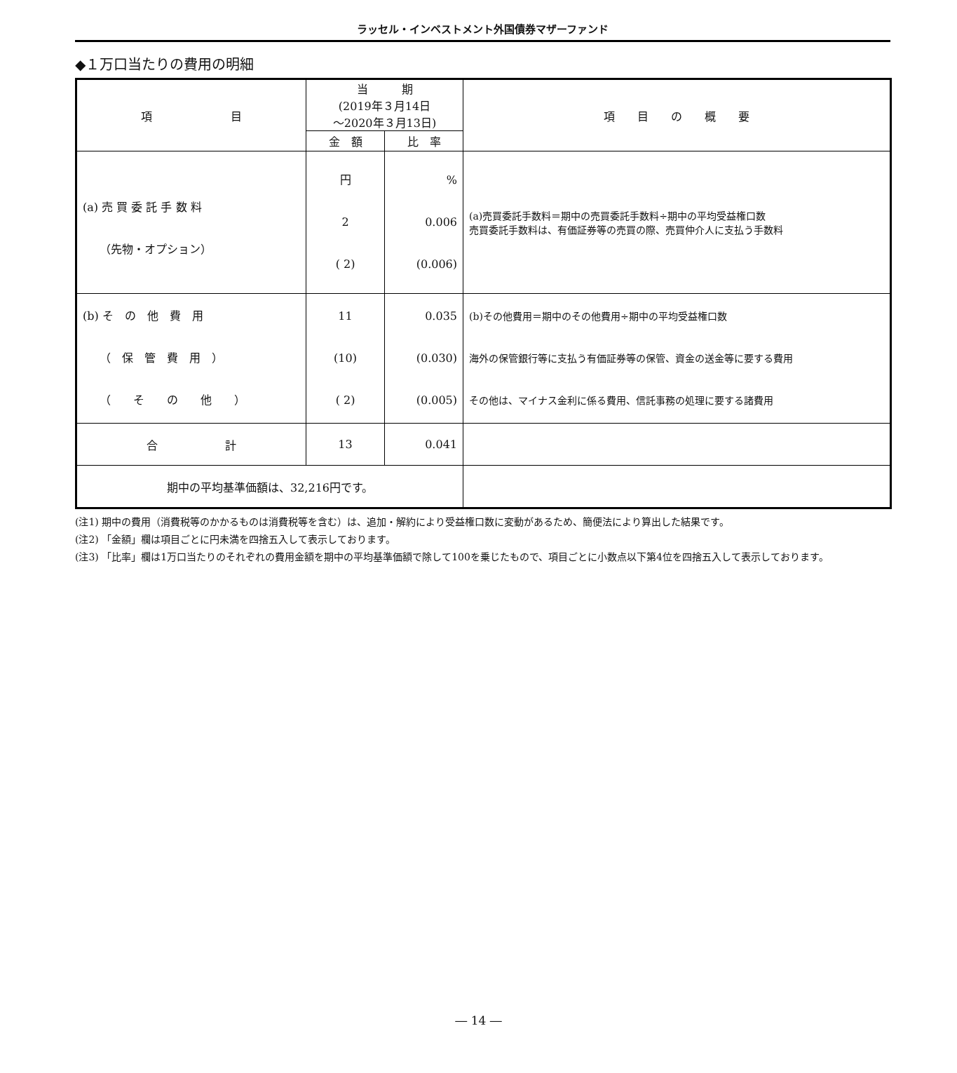ラッセル・インベストメント外国債券マザーファンド
◆１万口当たりの費用の明細
| 項 目 | 当 期 (2019年３月14日 ～2020年３月13日) | | 項 目 の 概 要 |
| --- | --- | --- | --- |
| | 金 額 | 比 率 | |
| (a) 売 買 委 託 手 数 料 （先物・オプション） | 円 2 ( 2) | % 0.006 (0.006) | (a)売買委託手数料＝期中の売買委託手数料÷期中の平均受益権口数 売買委託手数料は、有価証券等の売買の際、売買仲介人に支払う手数料 |
| (b) そ の 他 費 用 （ 保 管 費 用 ） （ そ の 他 ） | 11 (10) ( 2) | 0.035 (0.030) (0.005) | (b)その他費用＝期中のその他費用÷期中の平均受益権口数 海外の保管銀行等に支払う有価証券等の保管、資金の送金等に要する費用 その他は、マイナス金利に係る費用、信託事務の処理に要する諸費用 |
| 合 計 | 13 | 0.041 | |
| 期中の平均基準価額は、32,216円です。 | | | |
(注1) 期中の費用（消費税等のかかるものは消費税等を含む）は、追加・解約により受益権口数に変動があるため、簡便法により算出した結果です。
(注2) 「金額」欄は項目ごとに円未満を四捨五入して表示しております。
(注3) 「比率」欄は1万口当たりのそれぞれの費用金額を期中の平均基準価額で除して100を乗じたもので、項目ごとに小数点以下第4位を四捨五入して表示しております。
― 14 ―